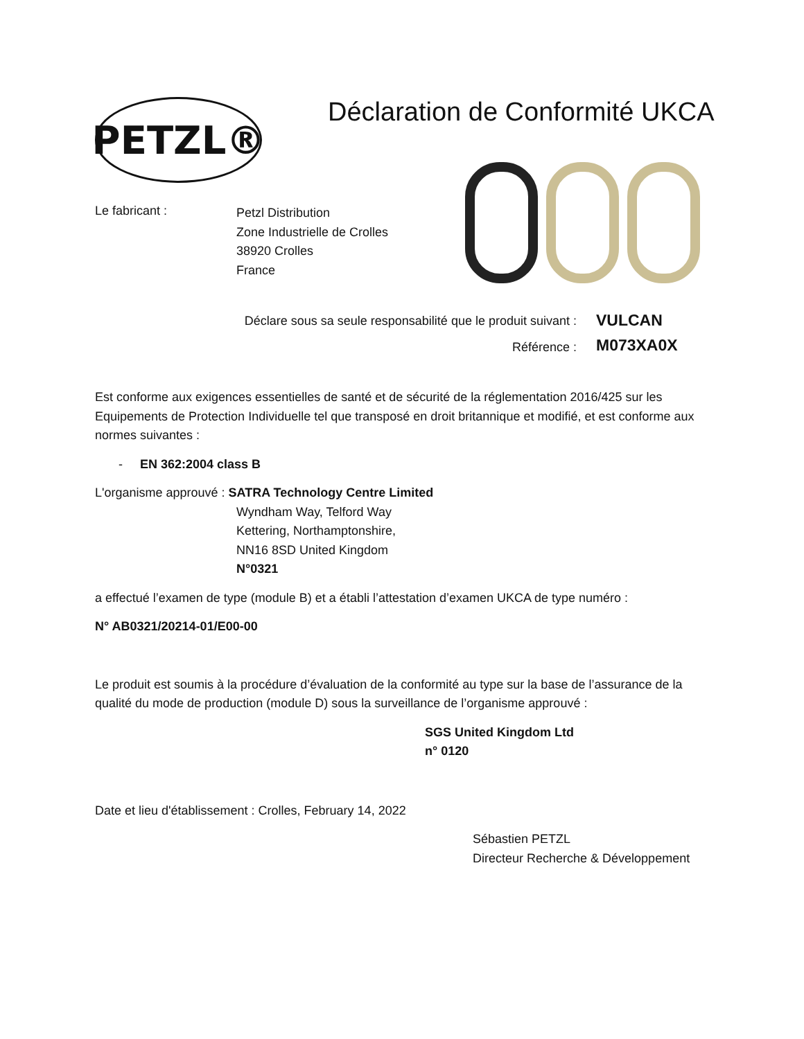PETZL®
Déclaration de Conformité UKCA
Le fabricant :
Petzl Distribution
Zone Industrielle de Crolles
38920 Crolles
France
Déclare sous sa seule responsabilité que le produit suivant :
Référence :
VULCAN
M073XA0X
Est conforme aux exigences essentielles de santé et de sécurité de la réglementation 2016/425 sur les Equipements de Protection Individuelle tel que transposé en droit britannique et modifié, et est conforme aux normes suivantes :
- EN 362:2004 class B
L'organisme approuvé : SATRA Technology Centre Limited
Wyndham Way, Telford Way
Kettering, Northamptonshire,
NN16 8SD United Kingdom
N°0321
a effectué l’examen de type (module B) et a établi l’attestation d’examen UKCA de type numéro :
N° AB0321/20214-01/E00-00
Le produit est soumis à la procédure d’évaluation de la conformité au type sur la base de l’assurance de la qualité du mode de production (module D) sous la surveillance de l’organisme approuvé :
SGS United Kingdom Ltd
n° 0120
Date et lieu d'établissement : Crolles, February 14, 2022
Sébastien PETZL
Directeur Recherche & Développement